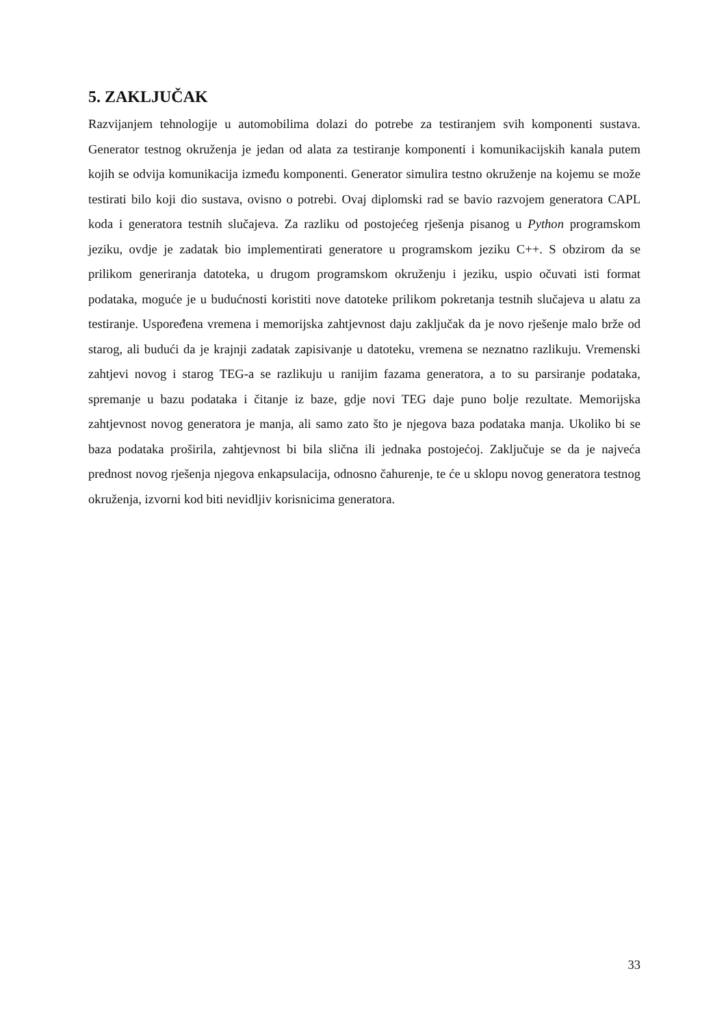5. ZAKLJUČAK
Razvijanjem tehnologije u automobilima dolazi do potrebe za testiranjem svih komponenti sustava. Generator testnog okruženja je jedan od alata za testiranje komponenti i komunikacijskih kanala putem kojih se odvija komunikacija između komponenti. Generator simulira testno okruženje na kojemu se može testirati bilo koji dio sustava, ovisno o potrebi. Ovaj diplomski rad se bavio razvojem generatora CAPL koda i generatora testnih slučajeva. Za razliku od postojećeg rješenja pisanog u Python programskom jeziku, ovdje je zadatak bio implementirati generatore u programskom jeziku C++. S obzirom da se prilikom generiranja datoteka, u drugom programskom okruženju i jeziku, uspio očuvati isti format podataka, moguće je u budućnosti koristiti nove datoteke prilikom pokretanja testnih slučajeva u alatu za testiranje. Uspoređena vremena i memorijska zahtjevnost daju zaključak da je novo rješenje malo brže od starog, ali budući da je krajnji zadatak zapisivanje u datoteku, vremena se neznatno razlikuju. Vremenski zahtjevi novog i starog TEG-a se razlikuju u ranijim fazama generatora, a to su parsiranje podataka, spremanje u bazu podataka i čitanje iz baze, gdje novi TEG daje puno bolje rezultate. Memorijska zahtjevnost novog generatora je manja, ali samo zato što je njegova baza podataka manja. Ukoliko bi se baza podataka proširila, zahtjevnost bi bila slična ili jednaka postojećoj. Zaključuje se da je najveća prednost novog rješenja njegova enkapsulacija, odnosno čahurenje, te će u sklopu novog generatora testnog okruženja, izvorni kod biti nevidljiv korisnicima generatora.
33